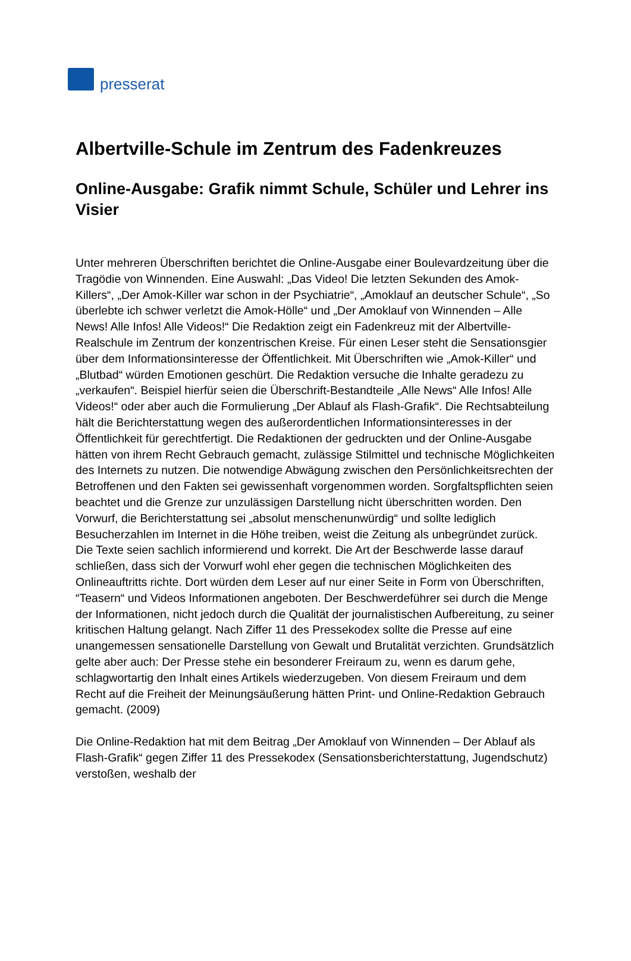presserat
Albertville-Schule im Zentrum des Fadenkreuzes
Online-Ausgabe: Grafik nimmt Schule, Schüler und Lehrer ins Visier
Unter mehreren Überschriften berichtet die Online-Ausgabe einer Boulevardzeitung über die Tragödie von Winnenden. Eine Auswahl: „Das Video! Die letzten Sekunden des Amok-Killers“, „Der Amok-Killer war schon in der Psychiatrie“, „Amoklauf an deutscher Schule“, „So überlebte ich schwer verletzt die Amok-Hölle“ und „Der Amoklauf von Winnenden – Alle News! Alle Infos! Alle Videos!“ Die Redaktion zeigt ein Fadenkreuz mit der Albertville-Realschule im Zentrum der konzentrischen Kreise. Für einen Leser steht die Sensationsgier über dem Informationsinteresse der Öffentlichkeit. Mit Überschriften wie „Amok-Killer“ und „Blutbad“ würden Emotionen geschürt. Die Redaktion versuche die Inhalte geradezu zu „verkaufen“. Beispiel hierfür seien die Überschrift-Bestandteile „Alle News“ Alle Infos! Alle Videos!“ oder aber auch die Formulierung „Der Ablauf als Flash-Grafik“. Die Rechtsabteilung hält die Berichterstattung wegen des außerordentlichen Informationsinteresses in der Öffentlichkeit für gerechtfertigt. Die Redaktionen der gedruckten und der Online-Ausgabe hätten von ihrem Recht Gebrauch gemacht, zulässige Stilmittel und technische Möglichkeiten des Internets zu nutzen. Die notwendige Abwägung zwischen den Persönlichkeitsrechten der Betroffenen und den Fakten sei gewissenhaft vorgenommen worden. Sorgfaltspflichten seien beachtet und die Grenze zur unzulässigen Darstellung nicht überschritten worden. Den Vorwurf, die Berichterstattung sei „absolut menschenunwürdig“ und sollte lediglich Besucherzahlen im Internet in die Höhe treiben, weist die Zeitung als unbegründet zurück. Die Texte seien sachlich informierend und korrekt. Die Art der Beschwerde lasse darauf schließen, dass sich der Vorwurf wohl eher gegen die technischen Möglichkeiten des Onlineauftritts richte. Dort würden dem Leser auf nur einer Seite in Form von Überschriften, “Teasern“ und Videos Informationen angeboten. Der Beschwerdeführer sei durch die Menge der Informationen, nicht jedoch durch die Qualität der journalistischen Aufbereitung, zu seiner kritischen Haltung gelangt. Nach Ziffer 11 des Pressekodex sollte die Presse auf eine unangemessen sensationelle Darstellung von Gewalt und Brutalität verzichten. Grundsätzlich gelte aber auch: Der Presse stehe ein besonderer Freiraum zu, wenn es darum gehe, schlagwortartig den Inhalt eines Artikels wiederzugeben. Von diesem Freiraum und dem Recht auf die Freiheit der Meinungsäußerung hätten Print- und Online-Redaktion Gebrauch gemacht. (2009)
Die Online-Redaktion hat mit dem Beitrag „Der Amoklauf von Winnenden – Der Ablauf als Flash-Grafik“ gegen Ziffer 11 des Pressekodex (Sensationsberichterstattung, Jugendschutz) verstoßen, weshalb der